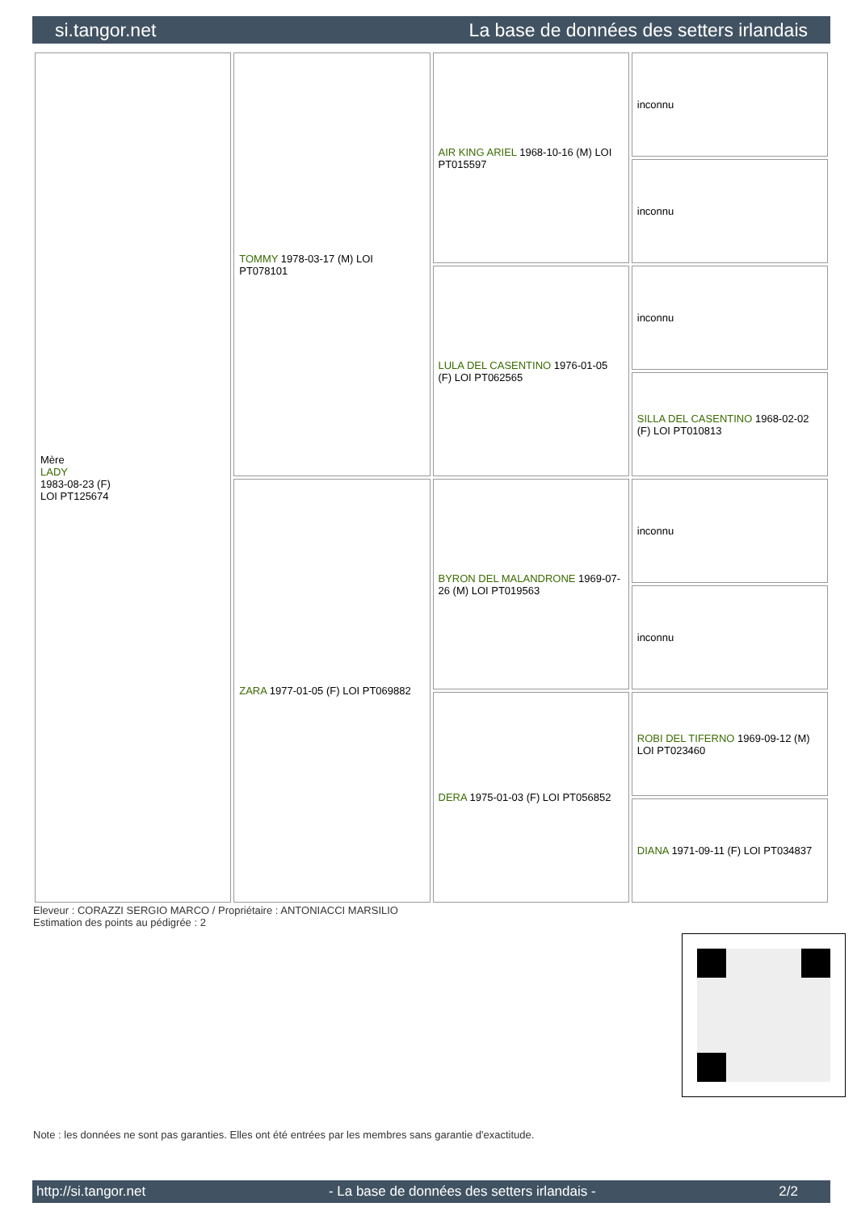si.tangor.net La base de données des setters irlandais
| Mère LADY 1983-08-23 (F) LOI PT125674 | TOMMY 1978-03-17 (M) LOI PT078101 | AIR KING ARIEL 1968-10-16 (M) LOI PT015597 | inconnu |
| | | | inconnu |
| | | LULA DEL CASENTINO 1976-01-05 (F) LOI PT062565 | inconnu |
| | | | SILLA DEL CASENTINO 1968-02-02 (F) LOI PT010813 |
| | ZARA 1977-01-05 (F) LOI PT069882 | BYRON DEL MALANDRONE 1969-07-26 (M) LOI PT019563 | inconnu |
| | | | inconnu |
| | | DERA 1975-01-03 (F) LOI PT056852 | ROBI DEL TIFERNO 1969-09-12 (M) LOI PT023460 |
| | | | DIANA 1971-09-11 (F) LOI PT034837 |
Eleveur : CORAZZI SERGIO MARCO / Propriétaire : ANTONIACCI MARSILIO
Estimation des points au pédigrée : 2
Note : les données ne sont pas garanties. Elles ont été entrées par les membres sans garantie d'exactitude.
http://si.tangor.net - La base de données des setters irlandais - 2/2